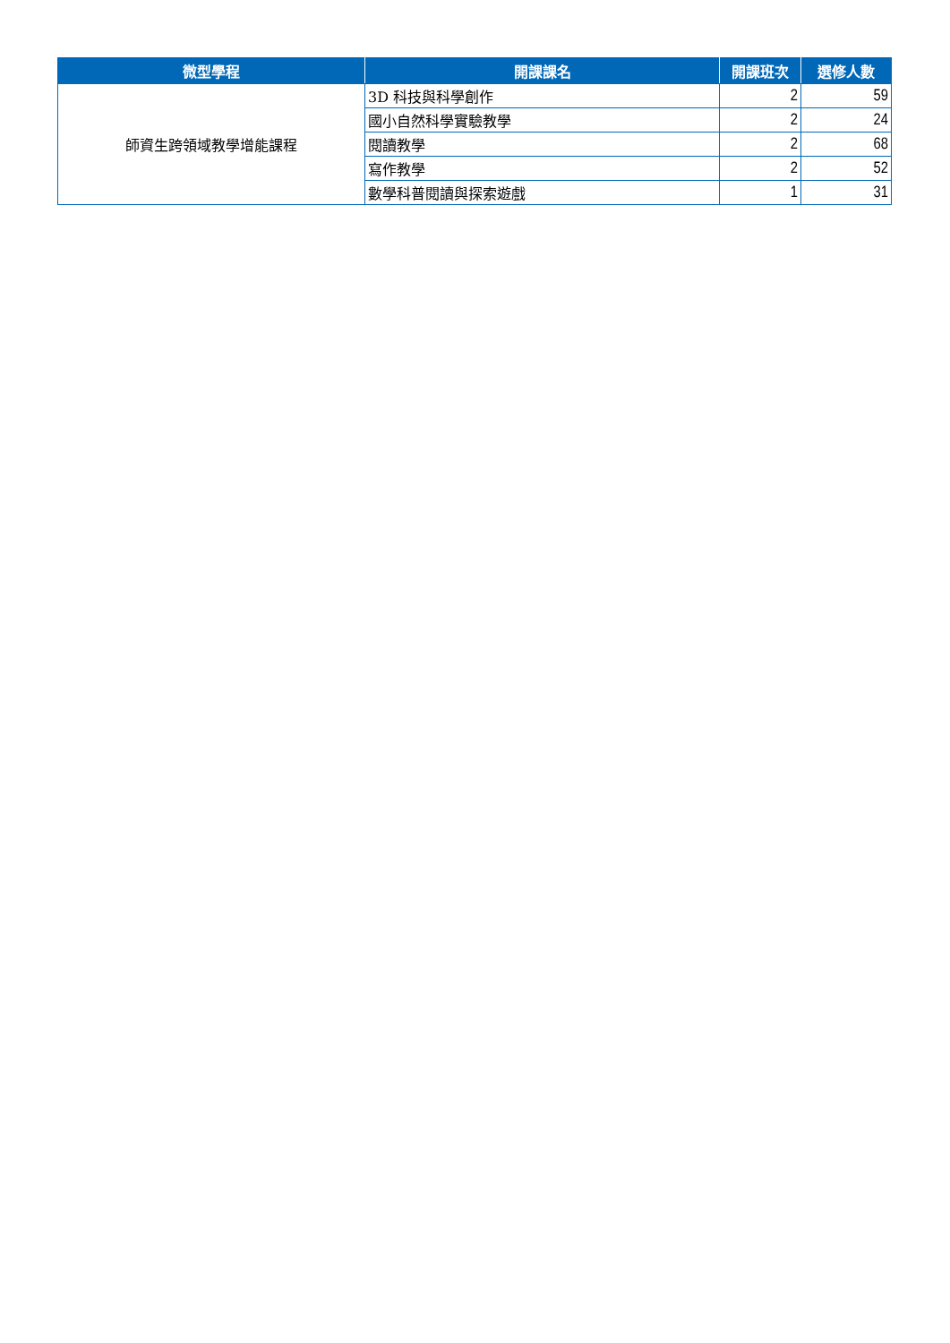| 微型學程 | 開課課名 | 開課班次 | 選修人數 |
| --- | --- | --- | --- |
| 師資生跨領域教學增能課程 | 3D 科技與科學創作 | 2 | 59 |
| | 國小自然科學實驗教學 | 2 | 24 |
| | 閱讀教學 | 2 | 68 |
| | 寫作教學 | 2 | 52 |
| | 數學科普閱讀與探索遊戲 | 1 | 31 |